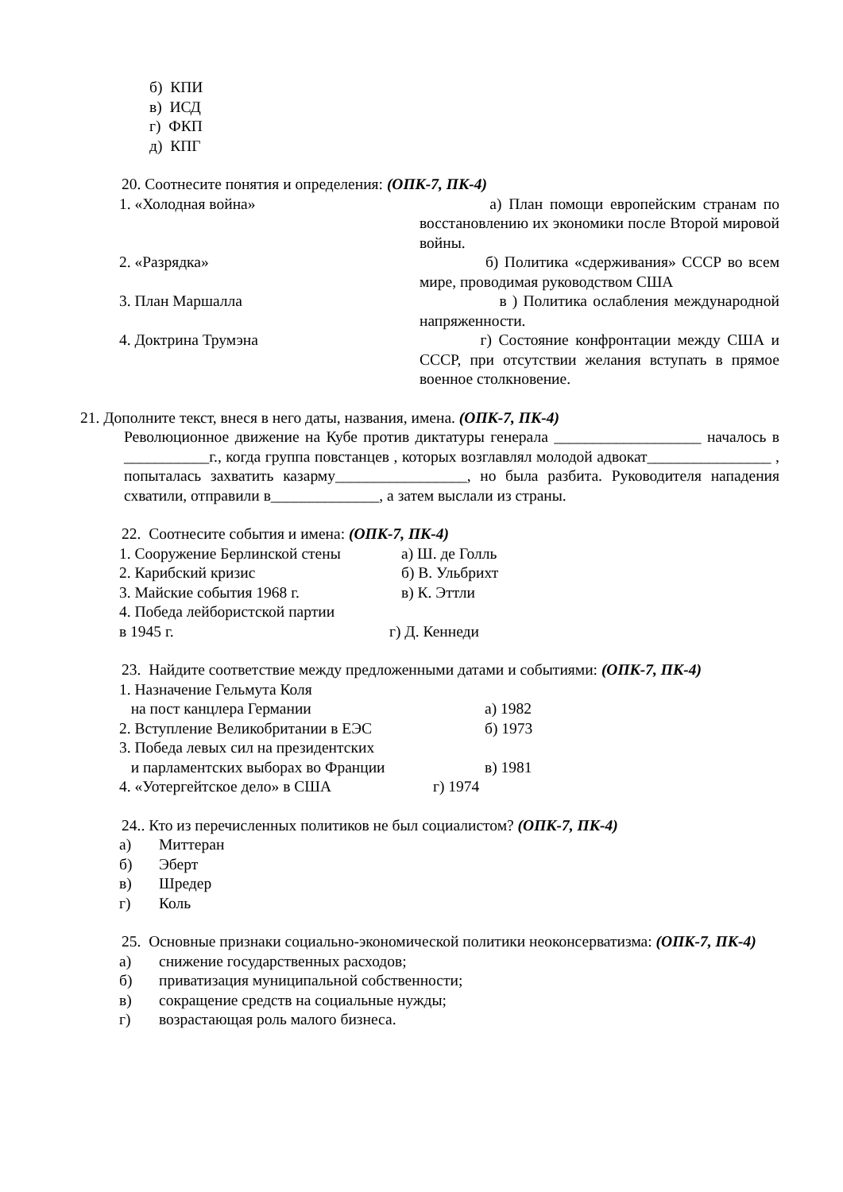б) КПИ
в) ИСД
г) ФКП
д) КПГ
20. Соотнесите понятия и определения: (ОПК-7, ПК-4)
1. «Холодная война» а) План помощи европейским странам по восстановлению их экономики после Второй мировой войны.
2. «Разрядка» б) Политика «сдерживания» СССР во всем мире, проводимая руководством США
3. План Маршалла в ) Политика ослабления международной напряженности.
4. Доктрина Трумэна г) Состояние конфронтации между США и СССР, при отсутствии желания вступать в прямое военное столкновение.
21. Дополните текст, внеся в него даты, названия, имена. (ОПК-7, ПК-4)
Революционное движение на Кубе против диктатуры генерала ___________________ началось в ___________г., когда группа повстанцев , которых возглавлял молодой адвокат________________ , попыталась захватить казарму_________________, но была разбита. Руководителя нападения схватили, отправили в______________, а затем выслали из страны.
22. Соотнесите события и имена: (ОПК-7, ПК-4)
1. Сооружение Берлинской стены а) Ш. де Голль
2. Карибский кризис б) В. Ульбрихт
3. Майские события 1968 г. в) К. Эттли
4. Победа лейбористской партии
в 1945 г. г) Д. Кеннеди
23. Найдите соответствие между предложенными датами и событиями: (ОПК-7, ПК-4)
1. Назначение Гельмута Коля
на пост канцлера Германии а) 1982
2. Вступление Великобритании в ЕЭС б) 1973
3. Победа левых сил на президентских
и парламентских выборах во Франции в) 1981
4. «Уотергейтское дело» в США г) 1974
24.. Кто из перечисленных политиков не был социалистом? (ОПК-7, ПК-4)
а) Миттеран
б) Эберт
в) Шредер
г) Коль
25. Основные признаки социально-экономической политики неоконсерватизма: (ОПК-7, ПК-4)
а) снижение государственных расходов;
б) приватизация муниципальной собственности;
в) сокращение средств на социальные нужды;
г) возрастающая роль малого бизнеса.